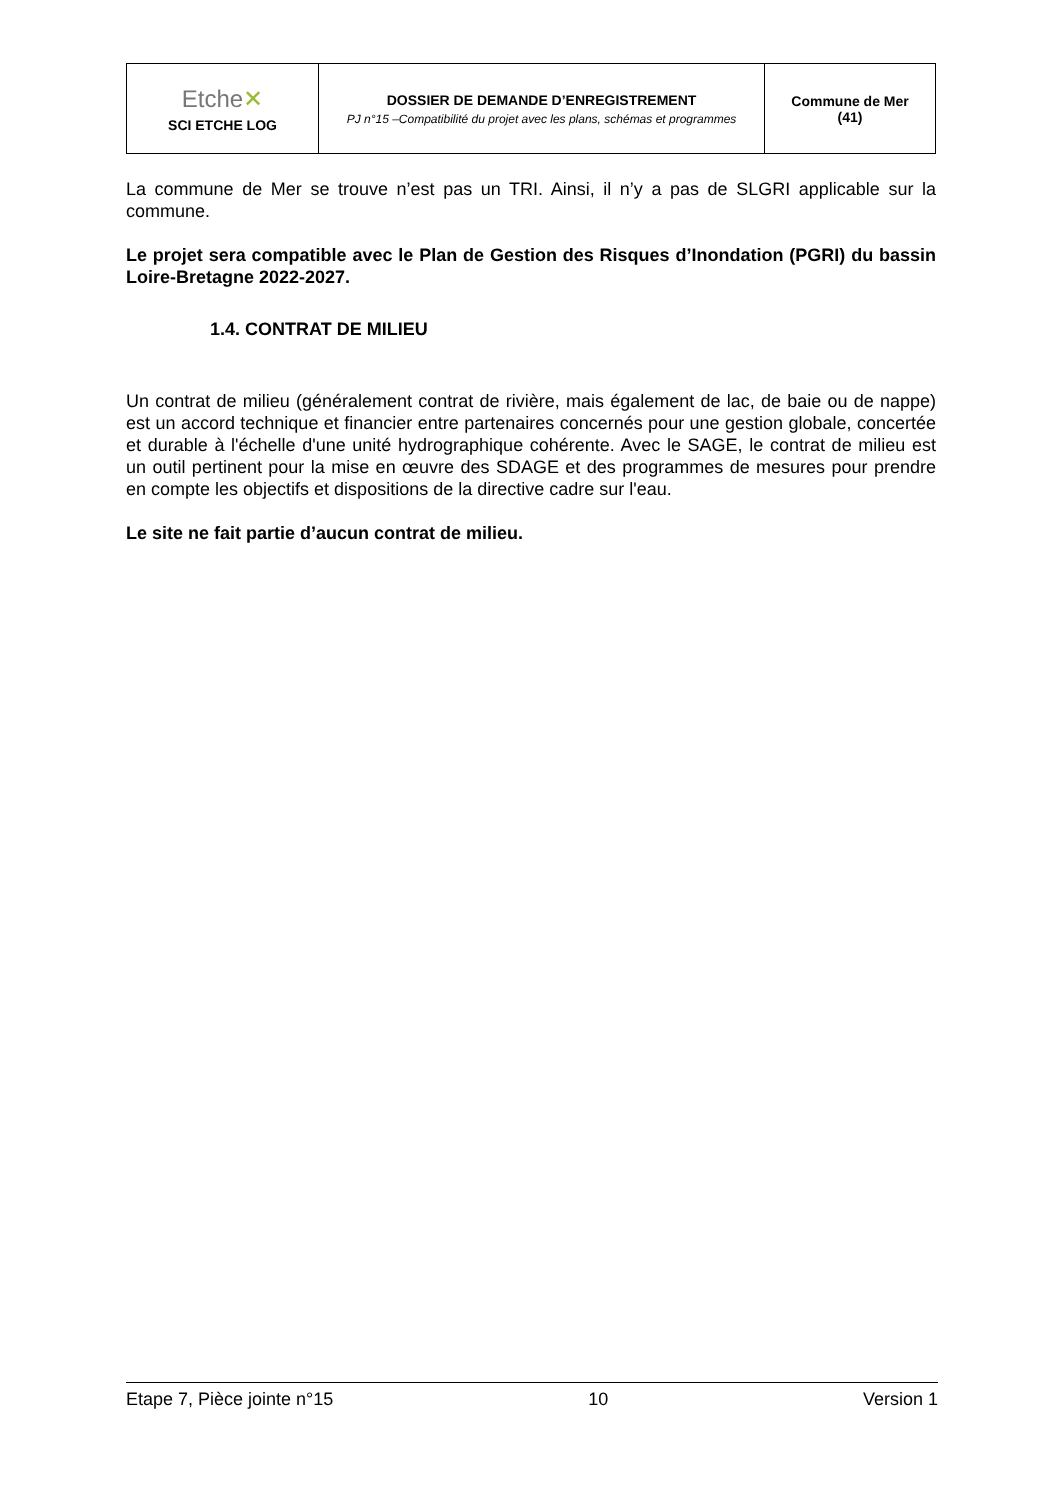| Etche ✕ SCI ETCHE LOG | DOSSIER DE DEMANDE D’ENREGISTREMENT PJ n°15 –Compatibilité du projet avec les plans, schémas et programmes | Commune de Mer (41) |
La commune de Mer se trouve n’est pas un TRI. Ainsi, il n’y a pas de SLGRI applicable sur la commune.
Le projet sera compatible avec le Plan de Gestion des Risques d’Inondation (PGRI) du bassin Loire-Bretagne 2022-2027.
1.4. CONTRAT DE MILIEU
Un contrat de milieu (généralement contrat de rivière, mais également de lac, de baie ou de nappe) est un accord technique et financier entre partenaires concernés pour une gestion globale, concertée et durable à l'échelle d'une unité hydrographique cohérente. Avec le SAGE, le contrat de milieu est un outil pertinent pour la mise en œuvre des SDAGE et des programmes de mesures pour prendre en compte les objectifs et dispositions de la directive cadre sur l'eau.
Le site ne fait partie d’aucun contrat de milieu.
Etape 7, Pièce jointe n°15 10 Version 1